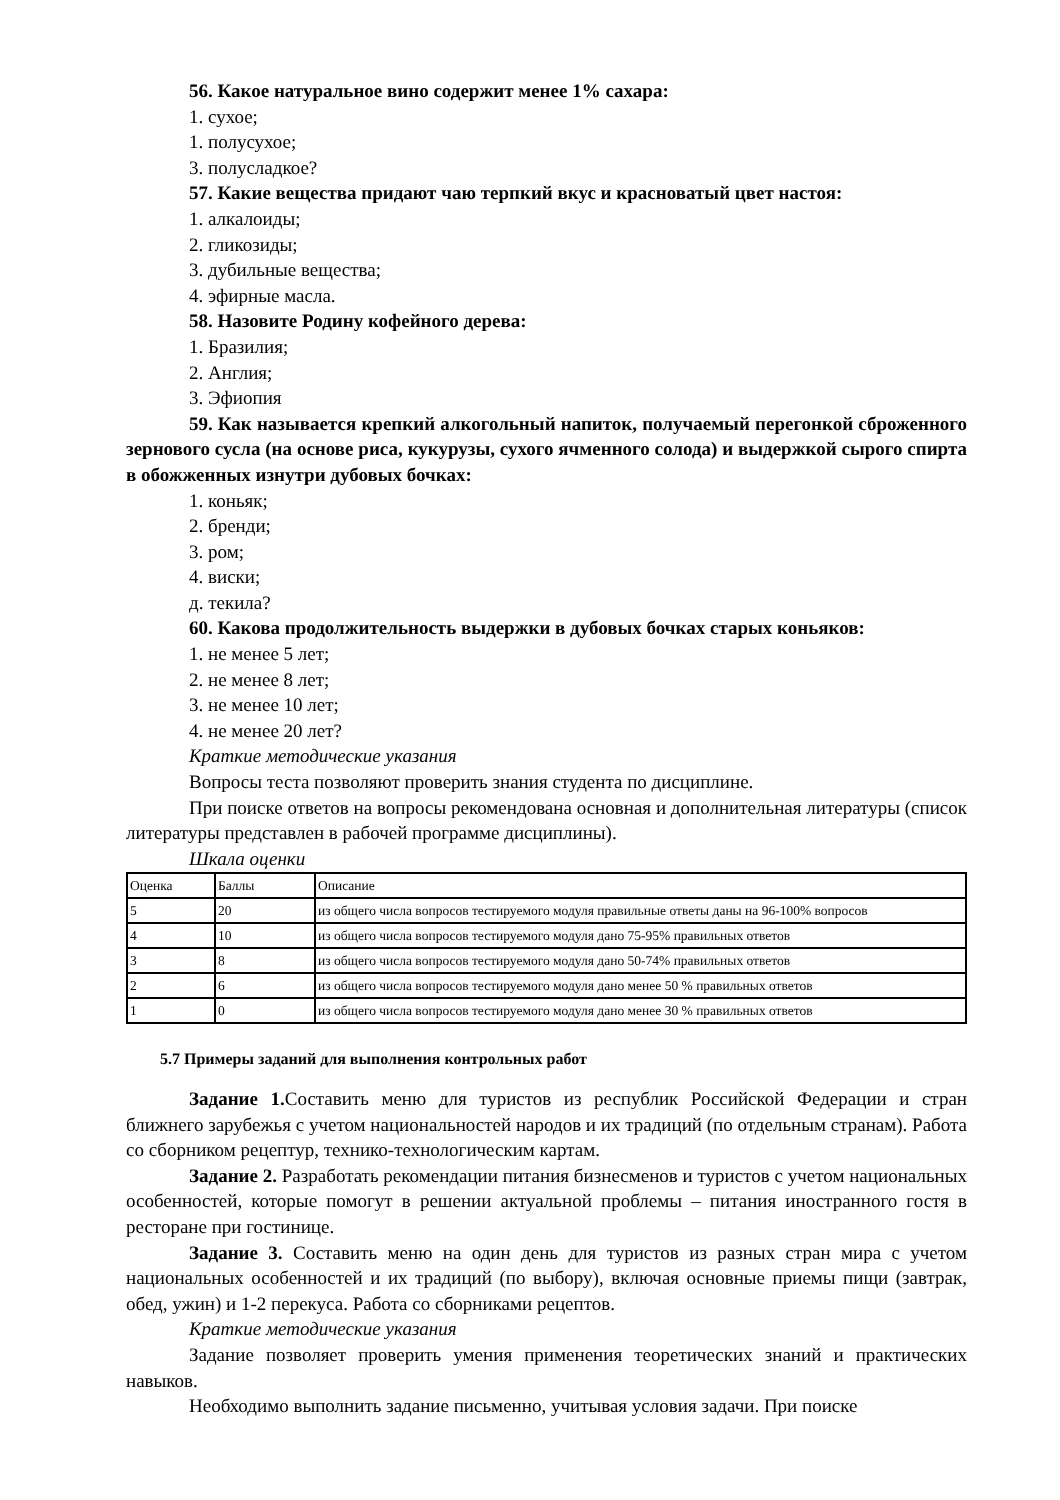56. Какое натуральное вино содержит менее 1% сахара:
1. сухое;
1. полусухое;
3. полусладкое?
57. Какие вещества придают чаю терпкий вкус и красноватый цвет настоя:
1. алкалоиды;
2. гликозиды;
3. дубильные вещества;
4. эфирные масла.
58. Назовите Родину кофейного дерева:
1. Бразилия;
2. Англия;
3. Эфиопия
59. Как называется крепкий алкогольный напиток, получаемый перегонкой сброженного зернового сусла (на основе риса, кукурузы, сухого ячменного солода) и выдержкой сырого спирта в обожженных изнутри дубовых бочках:
1. коньяк;
2. бренди;
3. ром;
4. виски;
д. текила?
60. Какова продолжительность выдержки в дубовых бочках старых коньяков:
1. не менее 5 лет;
2. не менее 8 лет;
3. не менее 10 лет;
4. не менее 20 лет?
Краткие методические указания
Вопросы теста позволяют проверить знания студента по дисциплине.
При поиске ответов на вопросы рекомендована основная и дополнительная литературы (список литературы представлен в рабочей программе дисциплины).
Шкала оценки
| Оценка | Баллы | Описание |
| 5 | 20 | из общего числа вопросов тестируемого модуля правильные ответы даны на 96-100% вопросов |
| 4 | 10 | из общего числа вопросов тестируемого модуля дано 75-95% правильных ответов |
| 3 | 8 | из общего числа вопросов тестируемого модуля дано 50-74% правильных ответов |
| 2 | 6 | из общего числа вопросов тестируемого модуля дано менее 50 % правильных ответов |
| 1 | 0 | из общего числа вопросов тестируемого модуля дано менее 30 % правильных ответов |
5.7 Примеры заданий для выполнения контрольных работ
Задание 1. Составить меню для туристов из республик Российской Федерации и стран ближнего зарубежья с учетом национальностей народов и их традиций (по отдельным странам). Работа со сборником рецептур, технико-технологическим картам.
Задание 2. Разработать рекомендации питания бизнесменов и туристов с учетом национальных особенностей, которые помогут в решении актуальной проблемы – питания иностранного гостя в ресторане при гостинице.
Задание 3. Составить меню на один день для туристов из разных стран мира с учетом национальных особенностей и их традиций (по выбору), включая основные приемы пищи (завтрак, обед, ужин) и 1-2 перекуса. Работа со сборниками рецептов.
Краткие методические указания
Задание позволяет проверить умения применения теоретических знаний и практических навыков.
Необходимо выполнить задание письменно, учитывая условия задачи. При поиске